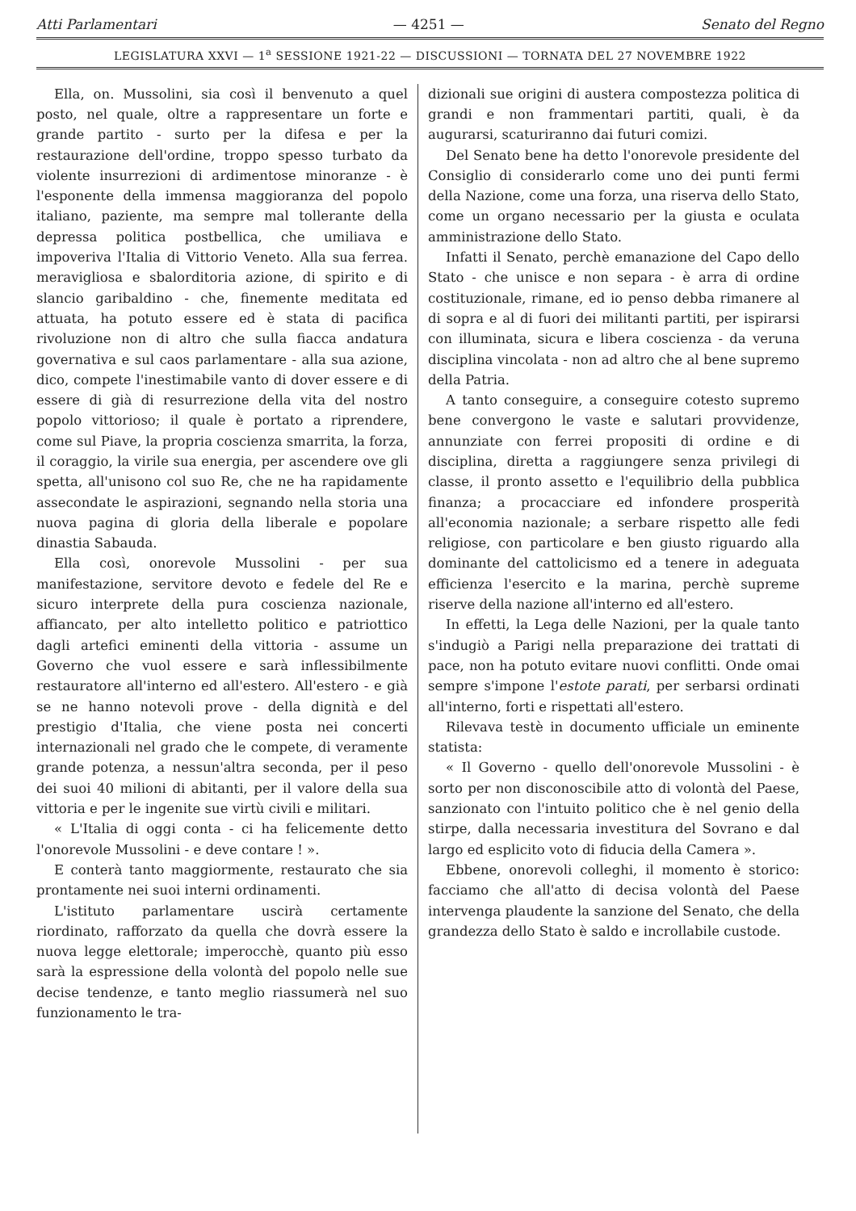Atti Parlamentari — 4251 — Senato del Regno
LEGISLATURA XXVI — 1<sup>a</sup> SESSIONE 1921-22 — DISCUSSIONI — TORNATA DEL 27 NOVEMBRE 1922
Ella, on. Mussolini, sia così il benvenuto a quel posto, nel quale, oltre a rappresentare un forte e grande partito - surto per la difesa e per la restaurazione dell'ordine, troppo spesso turbato da violente insurrezioni di ardimentose minoranze - è l'esponente della immensa maggioranza del popolo italiano, paziente, ma sempre mal tollerante della depressa politica postbellica, che umiliava e impoveriva l'Italia di Vittorio Veneto. Alla sua ferrea. meravigliosa e sbalorditoria azione, di spirito e di slancio garibaldino - che, finemente meditata ed attuata, ha potuto essere ed è stata di pacifica rivoluzione non di altro che sulla fiacca andatura governativa e sul caos parlamentare - alla sua azione, dico, compete l'inestimabile vanto di dover essere e di essere di già di resurrezione della vita del nostro popolo vittorioso; il quale è portato a riprendere, come sul Piave, la propria coscienza smarrita, la forza, il coraggio, la virile sua energia, per ascendere ove gli spetta, all'unisono col suo Re, che ne ha rapidamente assecondate le aspirazioni, segnando nella storia una nuova pagina di gloria della liberale e popolare dinastia Sabauda.
Ella così, onorevole Mussolini - per sua manifestazione, servitore devoto e fedele del Re e sicuro interprete della pura coscienza nazionale, affiancato, per alto intelletto politico e patriottico dagli artefici eminenti della vittoria - assume un Governo che vuol essere e sarà inflessibilmente restauratore all'interno ed all'estero. All'estero - e già se ne hanno notevoli prove - della dignità e del prestigio d'Italia, che viene posta nei concerti internazionali nel grado che le compete, di veramente grande potenza, a nessun'altra seconda, per il peso dei suoi 40 milioni di abitanti, per il valore della sua vittoria e per le ingenite sue virtù civili e militari.
« L'Italia di oggi conta - ci ha felicemente detto l'onorevole Mussolini - e deve contare ! ».
E conterà tanto maggiormente, restaurato che sia prontamente nei suoi interni ordinamenti.
L'istituto parlamentare uscirà certamente riordinato, rafforzato da quella che dovrà essere la nuova legge elettorale; imperocchè, quanto più esso sarà la espressione della volontà del popolo nelle sue decise tendenze, e tanto meglio riassumerà nel suo funzionamento le tra-
dizionali sue origini di austera compostezza politica di grandi e non frammentari partiti, quali, è da augurarsi, scaturiranno dai futuri comizi.
Del Senato bene ha detto l'onorevole presidente del Consiglio di considerarlo come uno dei punti fermi della Nazione, come una forza, una riserva dello Stato, come un organo necessario per la giusta e oculata amministrazione dello Stato.
Infatti il Senato, perchè emanazione del Capo dello Stato - che unisce e non separa - è arra di ordine costituzionale, rimane, ed io penso debba rimanere al di sopra e al di fuori dei militanti partiti, per ispirarsi con illuminata, sicura e libera coscienza - da veruna disciplina vincolata - non ad altro che al bene supremo della Patria.
A tanto conseguire, a conseguire cotesto supremo bene convergono le vaste e salutari provvidenze, annunziate con ferrei propositi di ordine e di disciplina, diretta a raggiungere senza privilegi di classe, il pronto assetto e l'equilibrio della pubblica finanza; a procacciare ed infondere prosperità all'economia nazionale; a serbare rispetto alle fedi religiose, con particolare e ben giusto riguardo alla dominante del cattolicismo ed a tenere in adeguata efficienza l'esercito e la marina, perchè supreme riserve della nazione all'interno ed all'estero.
In effetti, la Lega delle Nazioni, per la quale tanto s'indugiò a Parigi nella preparazione dei trattati di pace, non ha potuto evitare nuovi conflitti. Onde omai sempre s'impone l'estote parati, per serbarsi ordinati all'interno, forti e rispettati all'estero.
Rilevava testè in documento ufficiale un eminente statista:
« Il Governo - quello dell'onorevole Mussolini - è sorto per non disconoscibile atto di volontà del Paese, sanzionato con l'intuito politico che è nel genio della stirpe, dalla necessaria investitura del Sovrano e dal largo ed esplicito voto di fiducia della Camera ».
Ebbene, onorevoli colleghi, il momento è storico: facciamo che all'atto di decisa volontà del Paese intervenga plaudente la sanzione del Senato, che della grandezza dello Stato è saldo e incrollabile custode.